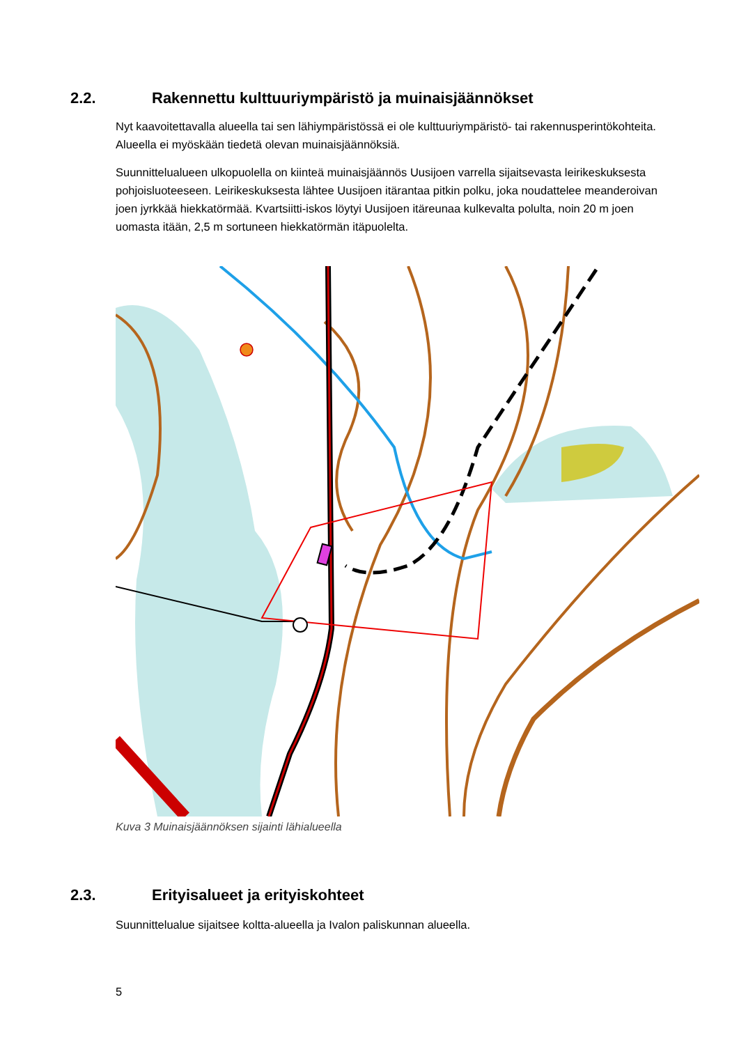2.2. Rakennettu kulttuuriympäristö ja muinaisjäännökset
Nyt kaavoitettavalla alueella tai sen lähiympäristössä ei ole kulttuuriympäristö- tai rakennusperintökohteita. Alueella ei myöskään tiedetä olevan muinaisjäännöksiä.
Suunnittelualueen ulkopuolella on kiinteä muinaisjäännös Uusijoen varrella sijaitsevasta leirikeskuksesta pohjoisluoteeseen. Leirikeskuksesta lähtee Uusijoen itärantaa pitkin polku, joka noudattelee meanderoivan joen jyrkkää hiekkatörmää. Kvartsiitti-iskos löytyi Uusijoen itäreunaa kulkevalta polulta, noin 20 m joen uomasta itään, 2,5 m sortuneen hiekkatörmän itäpuolelta.
Kuva 3 Muinaisjäännöksen sijainti lähialueella
2.3. Erityisalueet ja erityiskohteet
Suunnittelualue sijaitsee koltta-alueella ja Ivalon paliskunnan alueella.
5